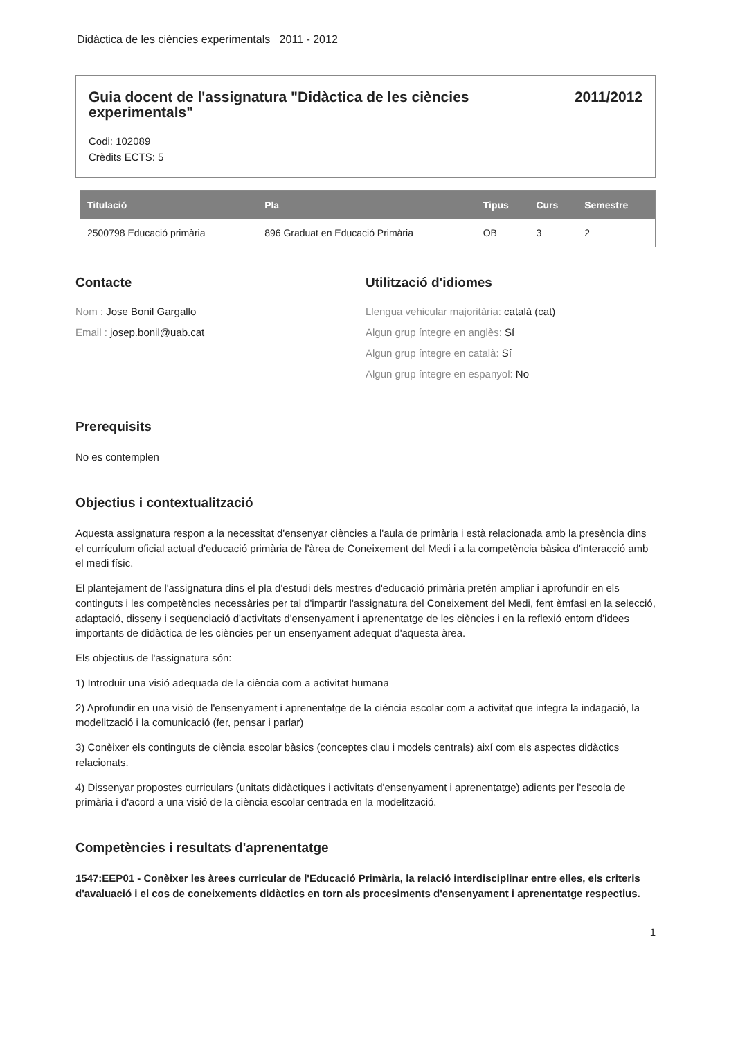Didàctica de les ciències experimentals 2011 - 2012
Guia docent de l'assignatura "Didàctica de les ciències experimentals" 2011/2012
Codi: 102089
Crèdits ECTS: 5
| Titulació | Pla | Tipus | Curs | Semestre |
| --- | --- | --- | --- | --- |
| 2500798 Educació primària | 896 Graduat en Educació Primària | OB | 3 | 2 |
Contacte
Nom : Jose Bonil Gargallo
Email : josep.bonil@uab.cat
Utilització d'idiomes
Llengua vehicular majoritària: català (cat)
Algun grup íntegre en anglès: Sí
Algun grup íntegre en català: Sí
Algun grup íntegre en espanyol: No
Prerequisits
No es contemplen
Objectius i contextualització
Aquesta assignatura respon a la necessitat d'ensenyar ciències a l'aula de primària i està relacionada amb la presència dins el currículum oficial actual d'educació primària de l'àrea de Coneixement del Medi i a la competència bàsica d'interacció amb el medi físic.
El plantejament de l'assignatura dins el pla d'estudi dels mestres d'educació primària pretén ampliar i aprofundir en els continguts i les competències necessàries per tal d'impartir l'assignatura del Coneixement del Medi, fent èmfasi en la selecció, adaptació, disseny i seqüenciació d'activitats d'ensenyament i aprenentatge de les ciències i en la reflexió entorn d'idees importants de didàctica de les ciències per un ensenyament adequat d'aquesta àrea.
Els objectius de l'assignatura són:
1) Introduir una visió adequada de la ciència com a activitat humana
2) Aprofundir en una visió de l'ensenyament i aprenentatge de la ciència escolar com a activitat que integra la indagació, la modelització i la comunicació (fer, pensar i parlar)
3) Conèixer els continguts de ciència escolar bàsics (conceptes clau i models centrals) així com els aspectes didàctics relacionats.
4) Dissenyar propostes curriculars (unitats didàctiques i activitats d'ensenyament i aprenentatge) adients per l'escola de primària i d'acord a una visió de la ciència escolar centrada en la modelització.
Competències i resultats d'aprenentatge
1547:EEP01 - Conèixer les àrees curricular de l'Educació Primària, la relació interdisciplinar entre elles, els criteris d'avaluació i el cos de coneixements didàctics en torn als procesiments d'ensenyament i aprenentatge respectius.
1